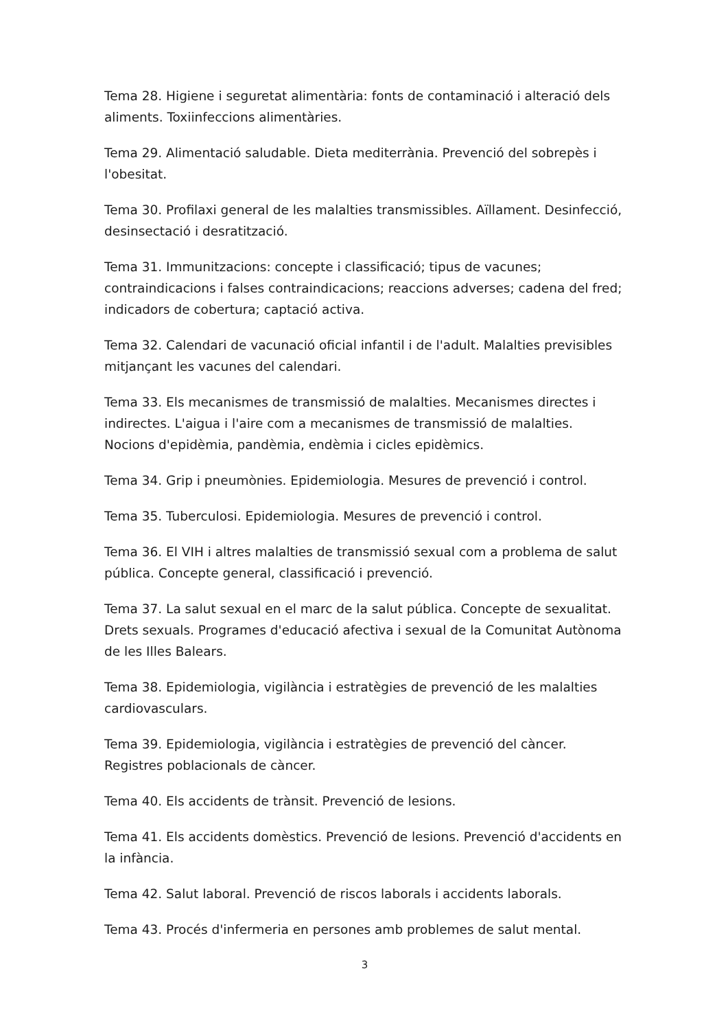Tema 28. Higiene i seguretat alimentària: fonts de contaminació i alteració dels aliments. Toxiinfeccions alimentàries.
Tema 29. Alimentació saludable. Dieta mediterrània. Prevenció del sobrepès i l'obesitat.
Tema 30. Profilaxi general de les malalties transmissibles. Aïllament. Desinfecció, desinsectació i desratització.
Tema 31. Immunitzacions: concepte i classificació; tipus de vacunes; contraindicacions i falses contraindicacions; reaccions adverses; cadena del fred; indicadors de cobertura; captació activa.
Tema 32. Calendari de vacunació oficial infantil i de l'adult. Malalties previsibles mitjançant les vacunes del calendari.
Tema 33. Els mecanismes de transmissió de malalties. Mecanismes directes i indirectes. L'aigua i l'aire com a mecanismes de transmissió de malalties. Nocions d'epidèmia, pandèmia, endèmia i cicles epidèmics.
Tema 34. Grip i pneumònies. Epidemiologia. Mesures de prevenció i control.
Tema 35. Tuberculosi. Epidemiologia. Mesures de prevenció i control.
Tema 36. El VIH i altres malalties de transmissió sexual com a problema de salut pública. Concepte general, classificació i prevenció.
Tema 37. La salut sexual en el marc de la salut pública. Concepte de sexualitat. Drets sexuals. Programes d'educació afectiva i sexual de la Comunitat Autònoma de les Illes Balears.
Tema 38. Epidemiologia, vigilància i estratègies de prevenció de les malalties cardiovasculars.
Tema 39. Epidemiologia, vigilància i estratègies de prevenció del càncer. Registres poblacionals de càncer.
Tema 40. Els accidents de trànsit. Prevenció de lesions.
Tema 41. Els accidents domèstics. Prevenció de lesions. Prevenció d'accidents en la infància.
Tema 42. Salut laboral. Prevenció de riscos laborals i accidents laborals.
Tema 43. Procés d'infermeria en persones amb problemes de salut mental.
3